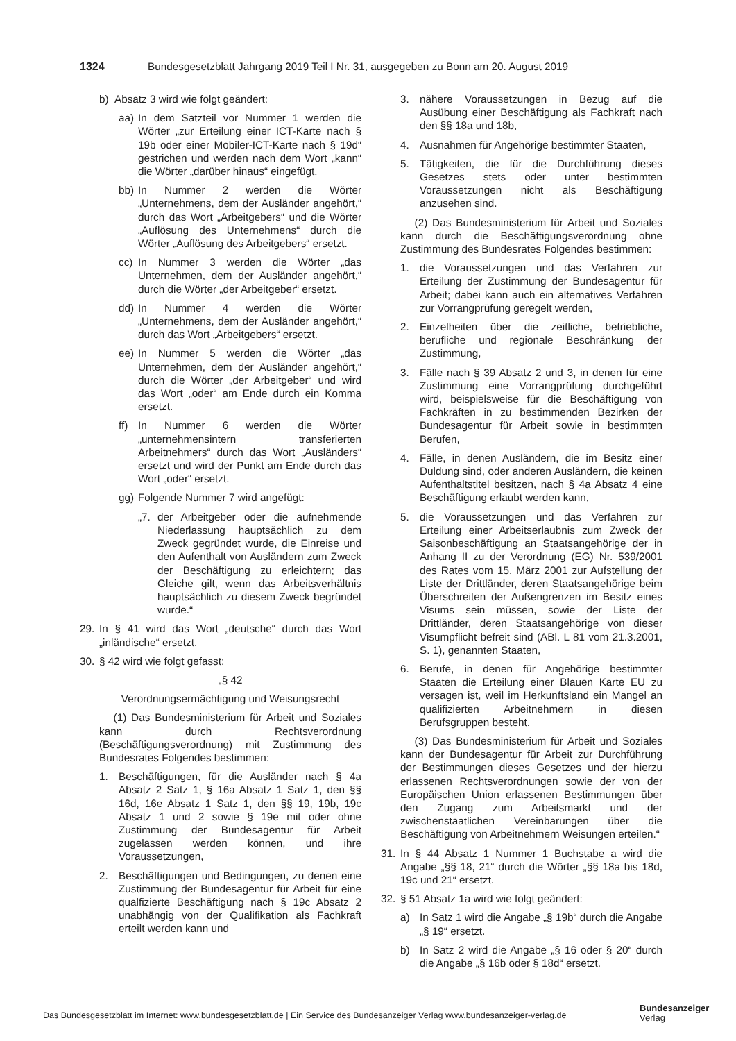1324 Bundesgesetzblatt Jahrgang 2019 Teil I Nr. 31, ausgegeben zu Bonn am 20. August 2019
b) Absatz 3 wird wie folgt geändert:
aa) In dem Satzteil vor Nummer 1 werden die Wörter „zur Erteilung einer ICT-Karte nach § 19b oder einer Mobiler-ICT-Karte nach § 19d“ gestrichen und werden nach dem Wort „kann“ die Wörter „darüber hinaus“ eingefügt.
bb) In Nummer 2 werden die Wörter „Unternehmens, dem der Ausländer angehört,“ durch das Wort „Arbeitgebers“ und die Wörter „Auflösung des Unternehmens“ durch die Wörter „Auflösung des Arbeitgebers“ ersetzt.
cc) In Nummer 3 werden die Wörter „das Unternehmen, dem der Ausländer angehört,“ durch die Wörter „der Arbeitgeber“ ersetzt.
dd) In Nummer 4 werden die Wörter „Unternehmens, dem der Ausländer angehört,“ durch das Wort „Arbeitgebers“ ersetzt.
ee) In Nummer 5 werden die Wörter „das Unternehmen, dem der Ausländer angehört,“ durch die Wörter „der Arbeitgeber“ und wird das Wort „oder“ am Ende durch ein Komma ersetzt.
ff) In Nummer 6 werden die Wörter „unternehmensintern transferierten Arbeitnehmers“ durch das Wort „Ausländers“ ersetzt und wird der Punkt am Ende durch das Wort „oder“ ersetzt.
gg) Folgende Nummer 7 wird angefügt:
„7. der Arbeitgeber oder die aufnehmende Niederlassung hauptsächlich zu dem Zweck gegründet wurde, die Einreise und den Aufenthalt von Ausländern zum Zweck der Beschäftigung zu erleichtern; das Gleiche gilt, wenn das Arbeitsverhältnis hauptsächlich zu diesem Zweck begründet wurde.“
29. In § 41 wird das Wort „deutsche“ durch das Wort „inländische“ ersetzt.
30. § 42 wird wie folgt gefasst:
„§ 42
Verordnungsermächtigung und Weisungsrecht
(1) Das Bundesministerium für Arbeit und Soziales kann durch Rechtsverordnung (Beschäftigungsverordnung) mit Zustimmung des Bundesrates Folgendes bestimmen:
1. Beschäftigungen, für die Ausländer nach § 4a Absatz 2 Satz 1, § 16a Absatz 1 Satz 1, den §§ 16d, 16e Absatz 1 Satz 1, den §§ 19, 19b, 19c Absatz 1 und 2 sowie § 19e mit oder ohne Zustimmung der Bundesagentur für Arbeit zugelassen werden können, und ihre Voraussetzungen,
2. Beschäftigungen und Bedingungen, zu denen eine Zustimmung der Bundesagentur für Arbeit für eine qualfizierte Beschäftigung nach § 19c Absatz 2 unabhängig von der Qualifikation als Fachkraft erteilt werden kann und
3. nähere Voraussetzungen in Bezug auf die Ausübung einer Beschäftigung als Fachkraft nach den §§ 18a und 18b,
4. Ausnahmen für Angehörige bestimmter Staaten,
5. Tätigkeiten, die für die Durchführung dieses Gesetzes stets oder unter bestimmten Voraussetzungen nicht als Beschäftigung anzusehen sind.
(2) Das Bundesministerium für Arbeit und Soziales kann durch die Beschäftigungsverordnung ohne Zustimmung des Bundesrates Folgendes bestimmen:
1. die Voraussetzungen und das Verfahren zur Erteilung der Zustimmung der Bundesagentur für Arbeit; dabei kann auch ein alternatives Verfahren zur Vorrangprüfung geregelt werden,
2. Einzelheiten über die zeitliche, betriebliche, berufliche und regionale Beschränkung der Zustimmung,
3. Fälle nach § 39 Absatz 2 und 3, in denen für eine Zustimmung eine Vorrangprüfung durchgeführt wird, beispielsweise für die Beschäftigung von Fachkräften in zu bestimmenden Bezirken der Bundesagentur für Arbeit sowie in bestimmten Berufen,
4. Fälle, in denen Ausländern, die im Besitz einer Duldung sind, oder anderen Ausländern, die keinen Aufenthaltstitel besitzen, nach § 4a Absatz 4 eine Beschäftigung erlaubt werden kann,
5. die Voraussetzungen und das Verfahren zur Erteilung einer Arbeitserlaubnis zum Zweck der Saisonbeschäftigung an Staatsangehörige der in Anhang II zu der Verordnung (EG) Nr. 539/2001 des Rates vom 15. März 2001 zur Aufstellung der Liste der Drittländer, deren Staatsangehörige beim Überschreiten der Außengrenzen im Besitz eines Visums sein müssen, sowie der Liste der Drittländer, deren Staatsangehörige von dieser Visumpflicht befreit sind (ABl. L 81 vom 21.3.2001, S. 1), genannten Staaten,
6. Berufe, in denen für Angehörige bestimmter Staaten die Erteilung einer Blauen Karte EU zu versagen ist, weil im Herkunftsland ein Mangel an qualifizierten Arbeitnehmern in diesen Berufsgruppen besteht.
(3) Das Bundesministerium für Arbeit und Soziales kann der Bundesagentur für Arbeit zur Durchführung der Bestimmungen dieses Gesetzes und der hierzu erlassenen Rechtsverordnungen sowie der von der Europäischen Union erlassenen Bestimmungen über den Zugang zum Arbeitsmarkt und der zwischenstaatlichen Vereinbarungen über die Beschäftigung von Arbeitnehmern Weisungen erteilen.“
31. In § 44 Absatz 1 Nummer 1 Buchstabe a wird die Angabe „§§ 18, 21“ durch die Wörter „§§ 18a bis 18d, 19c und 21“ ersetzt.
32. § 51 Absatz 1a wird wie folgt geändert:
a) In Satz 1 wird die Angabe „§ 19b“ durch die Angabe „§ 19“ ersetzt.
b) In Satz 2 wird die Angabe „§ 16 oder § 20“ durch die Angabe „§ 16b oder § 18d“ ersetzt.
Das Bundesgesetzblatt im Internet: www.bundesgesetzblatt.de | Ein Service des Bundesanzeiger Verlag www.bundesanzeiger-verlag.de
Bundesanzeiger
Verlag